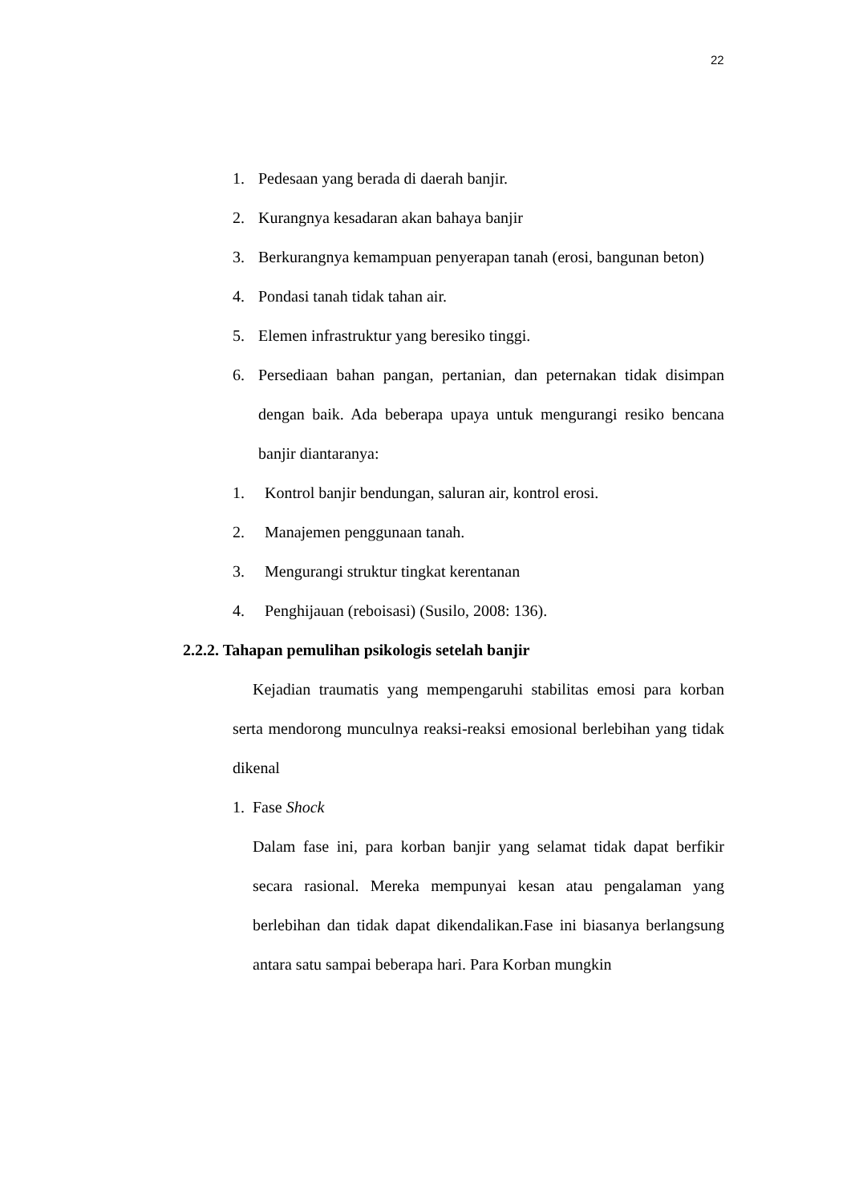22
1. Pedesaan yang berada di daerah banjir.
2. Kurangnya kesadaran akan bahaya banjir
3. Berkurangnya kemampuan penyerapan tanah (erosi, bangunan beton)
4. Pondasi tanah tidak tahan air.
5. Elemen infrastruktur yang beresiko tinggi.
6. Persediaan bahan pangan, pertanian, dan peternakan tidak disimpan dengan baik. Ada beberapa upaya untuk mengurangi resiko bencana banjir diantaranya:
1. Kontrol banjir bendungan, saluran air, kontrol erosi.
2. Manajemen penggunaan tanah.
3. Mengurangi struktur tingkat kerentanan
4. Penghijauan (reboisasi) (Susilo, 2008: 136).
2.2.2. Tahapan pemulihan psikologis setelah banjir
Kejadian traumatis yang mempengaruhi stabilitas emosi para korban serta mendorong munculnya reaksi-reaksi emosional berlebihan yang tidak dikenal
1. Fase Shock
Dalam fase ini, para korban banjir yang selamat tidak dapat berfikir secara rasional. Mereka mempunyai kesan atau pengalaman yang berlebihan dan tidak dapat dikendalikan.Fase ini biasanya berlangsung antara satu sampai beberapa hari. Para Korban mungkin